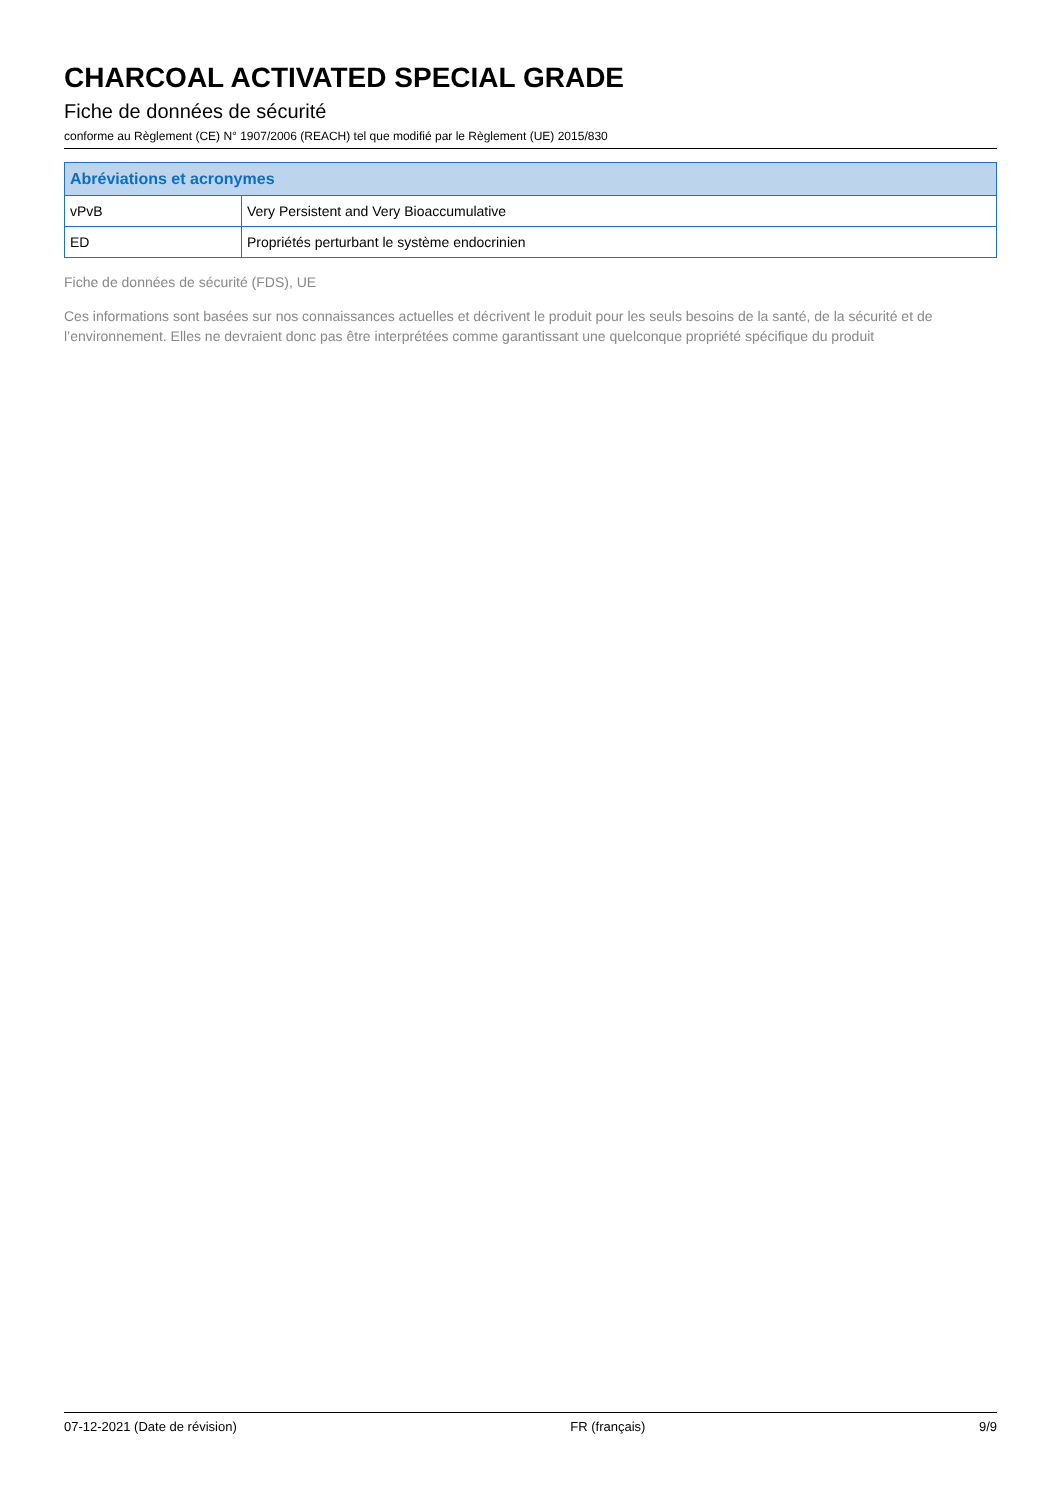CHARCOAL ACTIVATED SPECIAL GRADE
Fiche de données de sécurité
conforme au Règlement (CE) N° 1907/2006 (REACH) tel que modifié par le Règlement (UE) 2015/830
| Abréviations et acronymes | |
| --- | --- |
| vPvB | Very Persistent and Very Bioaccumulative |
| ED | Propriétés perturbant le système endocrinien |
Fiche de données de sécurité (FDS), UE
Ces informations sont basées sur nos connaissances actuelles et décrivent le produit pour les seuls besoins de la santé, de la sécurité et de l’environnement. Elles ne devraient donc pas être interprétées comme garantissant une quelconque propriété spécifique du produit
07-12-2021 (Date de révision) FR (français) 9/9